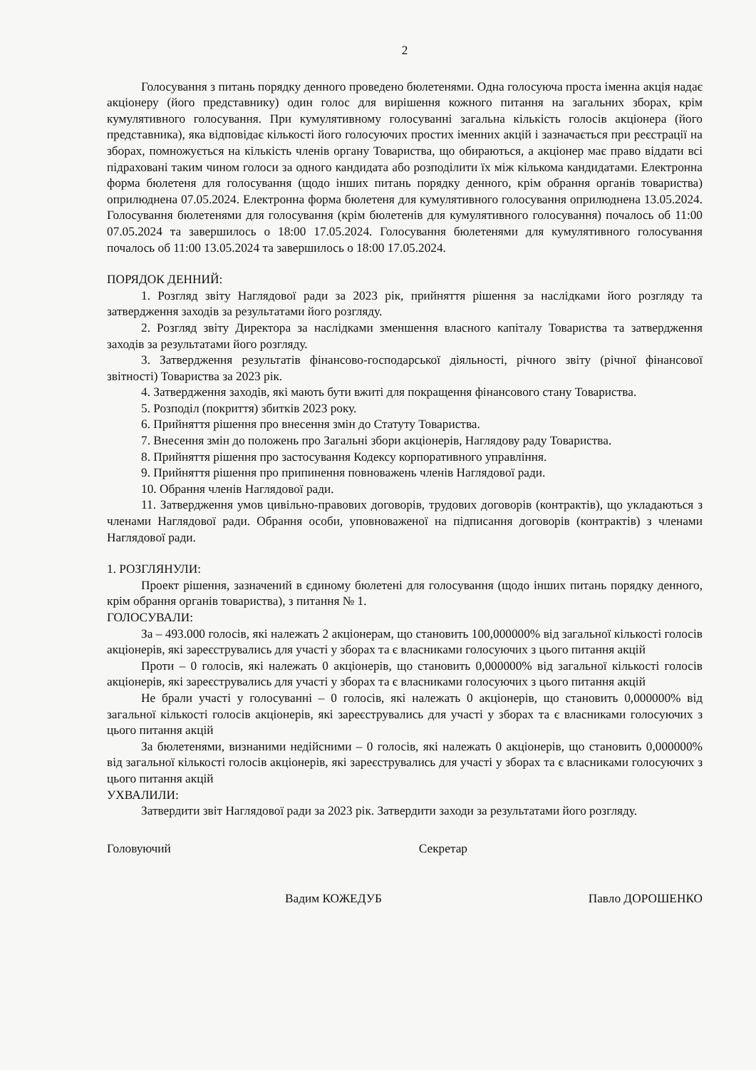2
Голосування з питань порядку денного проведено бюлетенями. Одна голосуюча проста іменна акція надає акціонеру (його представнику) один голос для вирішення кожного питання на загальних зборах, крім кумулятивного голосування. При кумулятивному голосуванні загальна кількість голосів акціонера (його представника), яка відповідає кількості його голосуючих простих іменних акцій і зазначається при реєстрації на зборах, помножується на кількість членів органу Товариства, що обираються, а акціонер має право віддати всі підраховані таким чином голоси за одного кандидата або розподілити їх між кількома кандидатами. Електронна форма бюлетеня для голосування (щодо інших питань порядку денного, крім обрання органів товариства) оприлюднена 07.05.2024. Електронна форма бюлетеня для кумулятивного голосування оприлюднена 13.05.2024. Голосування бюлетенями для голосування (крім бюлетенів для кумулятивного голосування) почалось об 11:00 07.05.2024 та завершилось о 18:00 17.05.2024. Голосування бюлетенями для кумулятивного голосування почалось об 11:00 13.05.2024 та завершилось о 18:00 17.05.2024.
ПОРЯДОК ДЕННИЙ:
1. Розгляд звіту Наглядової ради за 2023 рік, прийняття рішення за наслідками його розгляду та затвердження заходів за результатами його розгляду.
2. Розгляд звіту Директора за наслідками зменшення власного капіталу Товариства та затвердження заходів за результатами його розгляду.
3. Затвердження результатів фінансово-господарської діяльності, річного звіту (річної фінансової звітності) Товариства за 2023 рік.
4. Затвердження заходів, які мають бути вжиті для покращення фінансового стану Товариства.
5. Розподіл (покриття) збитків 2023 року.
6. Прийняття рішення про внесення змін до Статуту Товариства.
7. Внесення змін до положень про Загальні збори акціонерів, Наглядову раду Товариства.
8. Прийняття рішення про застосування Кодексу корпоративного управління.
9. Прийняття рішення про припинення повноважень членів Наглядової ради.
10. Обрання членів Наглядової ради.
11. Затвердження умов цивільно-правових договорів, трудових договорів (контрактів), що укладаються з членами Наглядової ради. Обрання особи, уповноваженої на підписання договорів (контрактів) з членами Наглядової ради.
1. РОЗГЛЯНУЛИ:
Проект рішення, зазначений в єдиному бюлетені для голосування (щодо інших питань порядку денного, крім обрання органів товариства), з питання № 1.
ГОЛОСУВАЛИ:
За – 493.000 голосів, які належать 2 акціонерам, що становить 100,000000% від загальної кількості голосів акціонерів, які зареєструвались для участі у зборах та є власниками голосуючих з цього питання акцій
Проти – 0 голосів, які належать 0 акціонерів, що становить 0,000000% від загальної кількості голосів акціонерів, які зареєструвались для участі у зборах та є власниками голосуючих з цього питання акцій
Не брали участі у голосуванні – 0 голосів, які належать 0 акціонерів, що становить 0,000000% від загальної кількості голосів акціонерів, які зареєструвались для участі у зборах та є власниками голосуючих з цього питання акцій
За бюлетенями, визнаними недійсними – 0 голосів, які належать 0 акціонерів, що становить 0,000000% від загальної кількості голосів акціонерів, які зареєструвались для участі у зборах та є власниками голосуючих з цього питання акцій
УХВАЛИЛИ:
Затвердити звіт Наглядової ради за 2023 рік. Затвердити заходи за результатами його розгляду.
Головуючий Секретар
Вадим КОЖЕДУБ Павло ДОРОШЕНКО